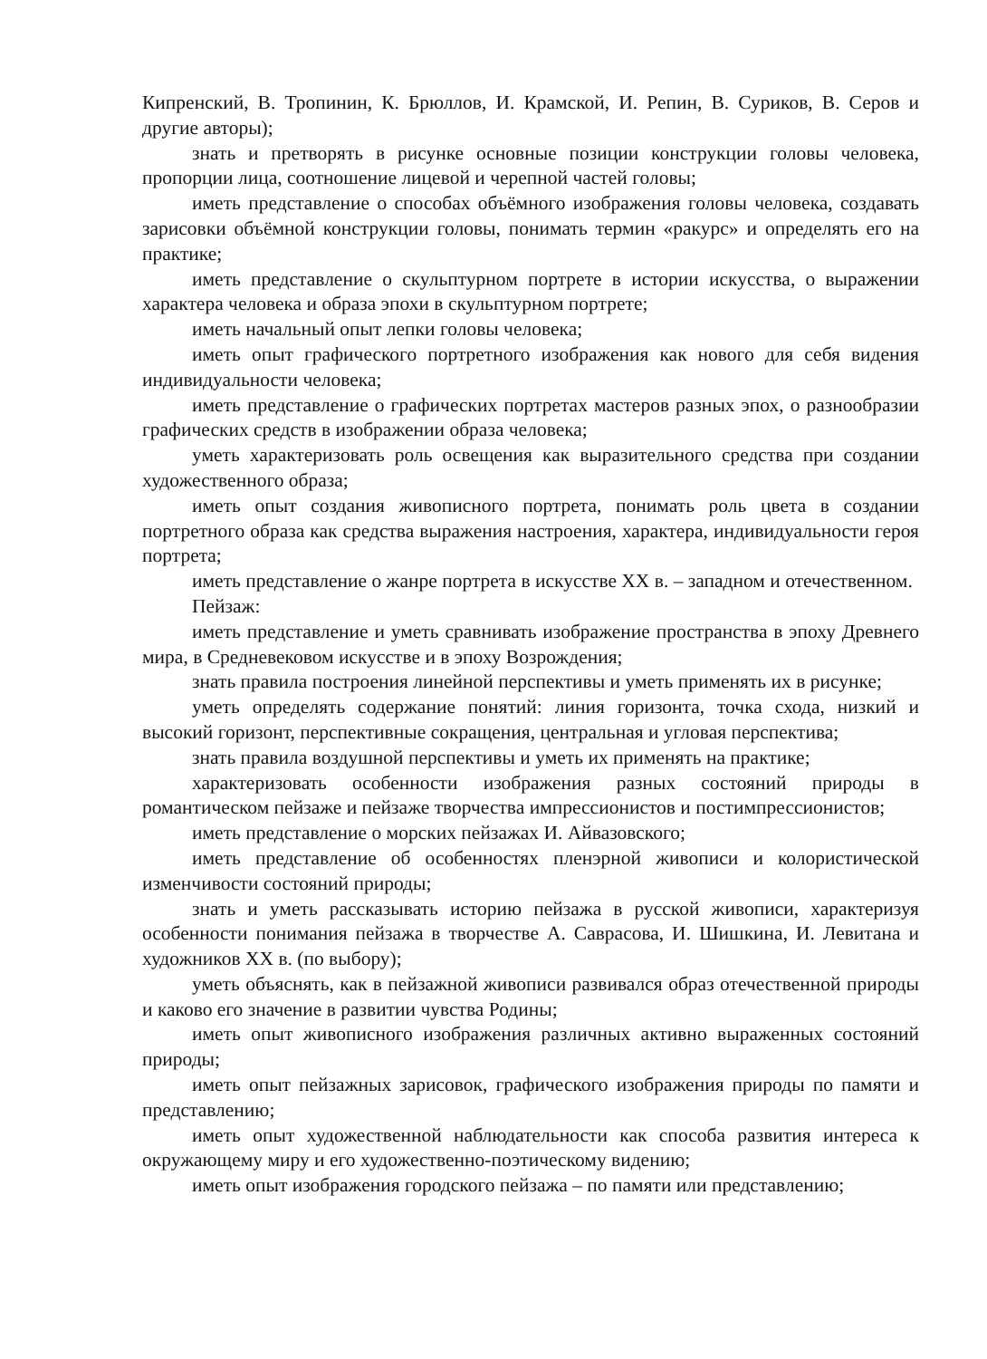Кипренский, В. Тропинин, К. Брюллов, И. Крамской, И. Репин, В. Суриков, В. Серов и другие авторы);
знать и претворять в рисунке основные позиции конструкции головы человека, пропорции лица, соотношение лицевой и черепной частей головы;
иметь представление о способах объёмного изображения головы человека, создавать зарисовки объёмной конструкции головы, понимать термин «ракурс» и определять его на практике;
иметь представление о скульптурном портрете в истории искусства, о выражении характера человека и образа эпохи в скульптурном портрете;
иметь начальный опыт лепки головы человека;
иметь опыт графического портретного изображения как нового для себя видения индивидуальности человека;
иметь представление о графических портретах мастеров разных эпох, о разнообразии графических средств в изображении образа человека;
уметь характеризовать роль освещения как выразительного средства при создании художественного образа;
иметь опыт создания живописного портрета, понимать роль цвета в создании портретного образа как средства выражения настроения, характера, индивидуальности героя портрета;
иметь представление о жанре портрета в искусстве ХХ в. – западном и отечественном.
Пейзаж:
иметь представление и уметь сравнивать изображение пространства в эпоху Древнего мира, в Средневековом искусстве и в эпоху Возрождения;
знать правила построения линейной перспективы и уметь применять их в рисунке;
уметь определять содержание понятий: линия горизонта, точка схода, низкий и высокий горизонт, перспективные сокращения, центральная и угловая перспектива;
знать правила воздушной перспективы и уметь их применять на практике;
характеризовать особенности изображения разных состояний природы в романтическом пейзаже и пейзаже творчества импрессионистов и постимпрессионистов;
иметь представление о морских пейзажах И. Айвазовского;
иметь представление об особенностях пленэрной живописи и колористической изменчивости состояний природы;
знать и уметь рассказывать историю пейзажа в русской живописи, характеризуя особенности понимания пейзажа в творчестве А. Саврасова, И. Шишкина, И. Левитана и художников ХХ в. (по выбору);
уметь объяснять, как в пейзажной живописи развивался образ отечественной природы и каково его значение в развитии чувства Родины;
иметь опыт живописного изображения различных активно выраженных состояний природы;
иметь опыт пейзажных зарисовок, графического изображения природы по памяти и представлению;
иметь опыт художественной наблюдательности как способа развития интереса к окружающему миру и его художественно-поэтическому видению;
иметь опыт изображения городского пейзажа – по памяти или представлению;